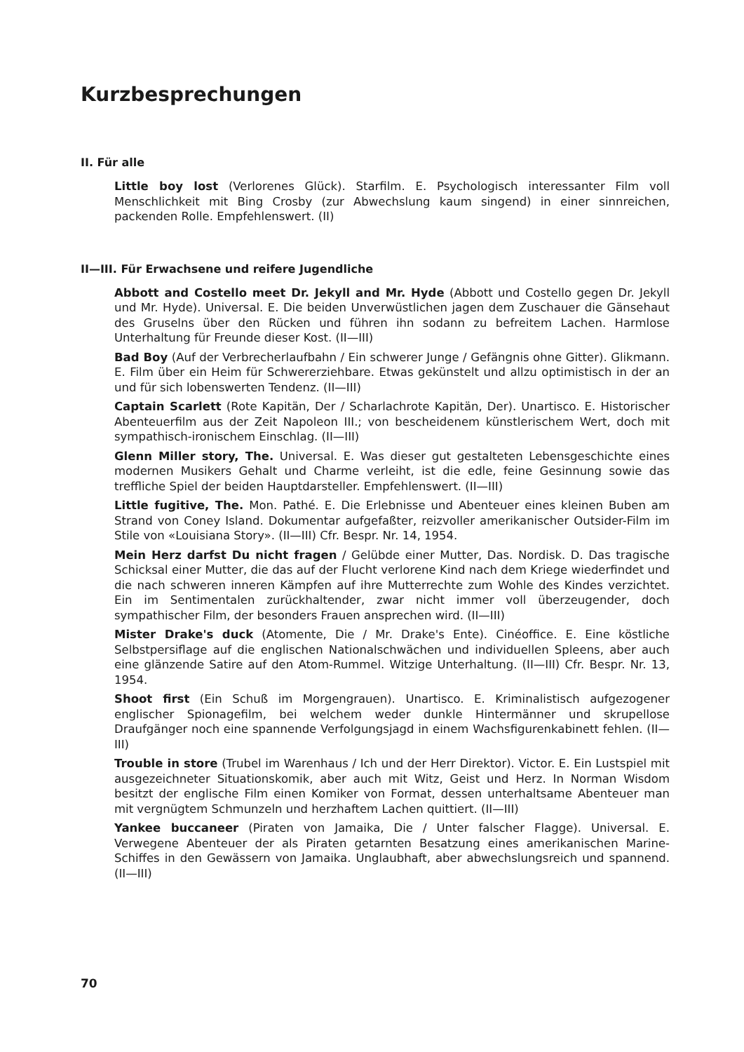Kurzbesprechungen
II. Für alle
Little boy lost (Verlorenes Glück). Starfilm. E. Psychologisch interessanter Film voll Menschlichkeit mit Bing Crosby (zur Abwechslung kaum singend) in einer sinnreichen, packenden Rolle. Empfehlenswert. (II)
II—III. Für Erwachsene und reifere Jugendliche
Abbott and Costello meet Dr. Jekyll and Mr. Hyde (Abbott und Costello gegen Dr. Jekyll und Mr. Hyde). Universal. E. Die beiden Unverwüstlichen jagen dem Zuschauer die Gänsehaut des Gruselns über den Rücken und führen ihn sodann zu befreitem Lachen. Harmlose Unterhaltung für Freunde dieser Kost. (II—III)
Bad Boy (Auf der Verbrecherlaufbahn / Ein schwerer Junge / Gefängnis ohne Gitter). Glikmann. E. Film über ein Heim für Schwererziehbare. Etwas gekünstelt und allzu optimistisch in der an und für sich lobenswerten Tendenz. (II—III)
Captain Scarlett (Rote Kapitän, Der / Scharlachrote Kapitän, Der). Unartisco. E. Historischer Abenteuerfilm aus der Zeit Napoleon III.; von bescheidenem künstlerischem Wert, doch mit sympathisch-ironischem Einschlag. (II—III)
Glenn Miller story, The. Universal. E. Was dieser gut gestalteten Lebensgeschichte eines modernen Musikers Gehalt und Charme verleiht, ist die edle, feine Gesinnung sowie das treffliche Spiel der beiden Hauptdarsteller. Empfehlenswert. (II—III)
Little fugitive, The. Mon. Pathé. E. Die Erlebnisse und Abenteuer eines kleinen Buben am Strand von Coney Island. Dokumentar aufgefaßter, reizvoller amerikanischer Outsider-Film im Stile von «Louisiana Story». (II—III) Cfr. Bespr. Nr. 14, 1954.
Mein Herz darfst Du nicht fragen / Gelübde einer Mutter, Das. Nordisk. D. Das tragische Schicksal einer Mutter, die das auf der Flucht verlorene Kind nach dem Kriege wiederfindet und die nach schweren inneren Kämpfen auf ihre Mutterrechte zum Wohle des Kindes verzichtet. Ein im Sentimentalen zurückhaltender, zwar nicht immer voll überzeugender, doch sympathischer Film, der besonders Frauen ansprechen wird. (II—III)
Mister Drake's duck (Atomente, Die / Mr. Drake's Ente). Cinéoffice. E. Eine köstliche Selbstpersiflage auf die englischen Nationalschwächen und individuellen Spleens, aber auch eine glänzende Satire auf den Atom-Rummel. Witzige Unterhaltung. (II—III) Cfr. Bespr. Nr. 13, 1954.
Shoot first (Ein Schuß im Morgengrauen). Unartisco. E. Kriminalistisch aufgezogener englischer Spionagefilm, bei welchem weder dunkle Hintermänner und skrupellose Draufgänger noch eine spannende Verfolgungsjagd in einem Wachsfigurenkabinett fehlen. (II—III)
Trouble in store (Trubel im Warenhaus / Ich und der Herr Direktor). Victor. E. Ein Lustspiel mit ausgezeichneter Situationskomik, aber auch mit Witz, Geist und Herz. In Norman Wisdom besitzt der englische Film einen Komiker von Format, dessen unterhaltsame Abenteuer man mit vergnügtem Schmunzeln und herzhaftem Lachen quittiert. (II—III)
Yankee buccaneer (Piraten von Jamaika, Die / Unter falscher Flagge). Universal. E. Verwegene Abenteuer der als Piraten getarnten Besatzung eines amerikanischen Marine-Schiffes in den Gewässern von Jamaika. Unglaubhaft, aber abwechslungsreich und spannend. (II—III)
70